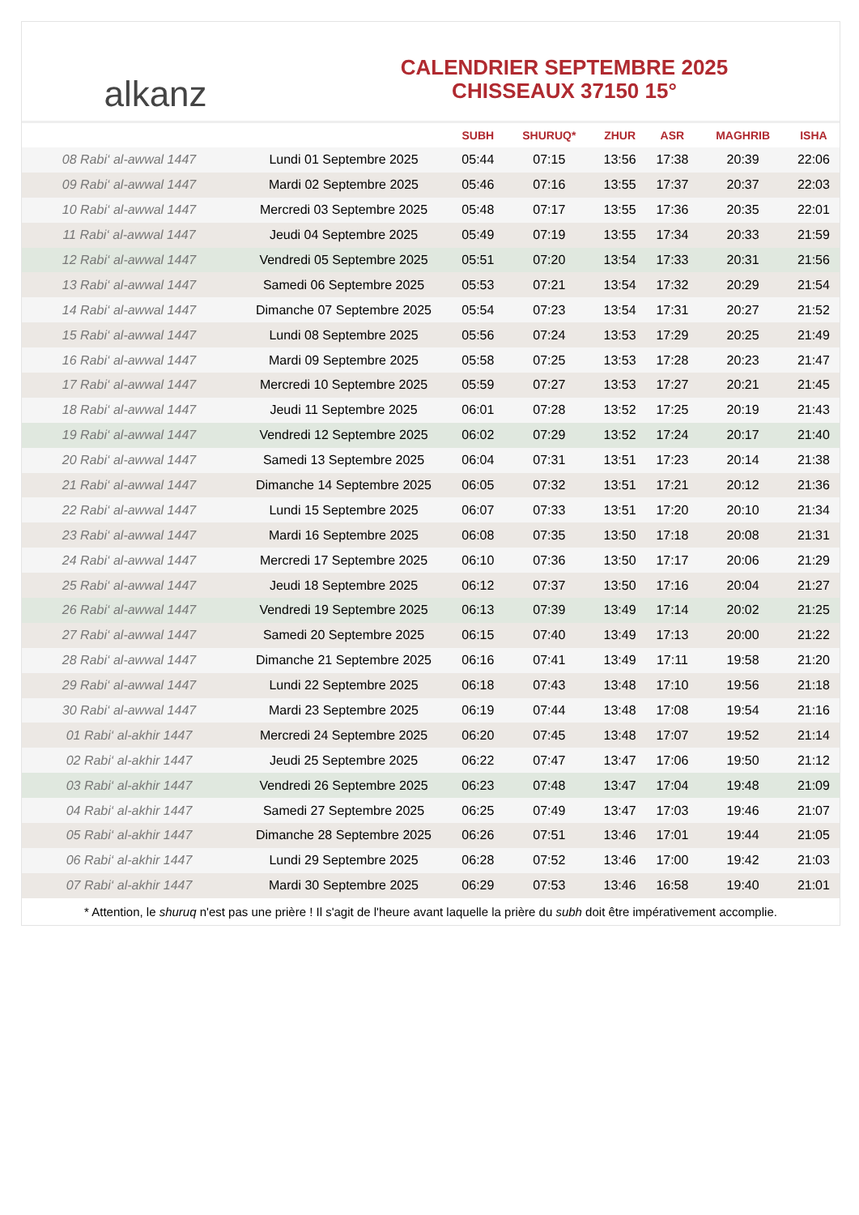alkanz
CALENDRIER SEPTEMBRE 2025
CHISSEAUX 37150 15°
| | | SUBH | SHURUQ* | ZHUR | ASR | MAGHRIB | ISHA |
| --- | --- | --- | --- | --- | --- | --- | --- |
| 08 Rabi‘ al-awwal 1447 | Lundi 01 Septembre 2025 | 05:44 | 07:15 | 13:56 | 17:38 | 20:39 | 22:06 |
| 09 Rabi‘ al-awwal 1447 | Mardi 02 Septembre 2025 | 05:46 | 07:16 | 13:55 | 17:37 | 20:37 | 22:03 |
| 10 Rabi‘ al-awwal 1447 | Mercredi 03 Septembre 2025 | 05:48 | 07:17 | 13:55 | 17:36 | 20:35 | 22:01 |
| 11 Rabi‘ al-awwal 1447 | Jeudi 04 Septembre 2025 | 05:49 | 07:19 | 13:55 | 17:34 | 20:33 | 21:59 |
| 12 Rabi‘ al-awwal 1447 | Vendredi 05 Septembre 2025 | 05:51 | 07:20 | 13:54 | 17:33 | 20:31 | 21:56 |
| 13 Rabi‘ al-awwal 1447 | Samedi 06 Septembre 2025 | 05:53 | 07:21 | 13:54 | 17:32 | 20:29 | 21:54 |
| 14 Rabi‘ al-awwal 1447 | Dimanche 07 Septembre 2025 | 05:54 | 07:23 | 13:54 | 17:31 | 20:27 | 21:52 |
| 15 Rabi‘ al-awwal 1447 | Lundi 08 Septembre 2025 | 05:56 | 07:24 | 13:53 | 17:29 | 20:25 | 21:49 |
| 16 Rabi‘ al-awwal 1447 | Mardi 09 Septembre 2025 | 05:58 | 07:25 | 13:53 | 17:28 | 20:23 | 21:47 |
| 17 Rabi‘ al-awwal 1447 | Mercredi 10 Septembre 2025 | 05:59 | 07:27 | 13:53 | 17:27 | 20:21 | 21:45 |
| 18 Rabi‘ al-awwal 1447 | Jeudi 11 Septembre 2025 | 06:01 | 07:28 | 13:52 | 17:25 | 20:19 | 21:43 |
| 19 Rabi‘ al-awwal 1447 | Vendredi 12 Septembre 2025 | 06:02 | 07:29 | 13:52 | 17:24 | 20:17 | 21:40 |
| 20 Rabi‘ al-awwal 1447 | Samedi 13 Septembre 2025 | 06:04 | 07:31 | 13:51 | 17:23 | 20:14 | 21:38 |
| 21 Rabi‘ al-awwal 1447 | Dimanche 14 Septembre 2025 | 06:05 | 07:32 | 13:51 | 17:21 | 20:12 | 21:36 |
| 22 Rabi‘ al-awwal 1447 | Lundi 15 Septembre 2025 | 06:07 | 07:33 | 13:51 | 17:20 | 20:10 | 21:34 |
| 23 Rabi‘ al-awwal 1447 | Mardi 16 Septembre 2025 | 06:08 | 07:35 | 13:50 | 17:18 | 20:08 | 21:31 |
| 24 Rabi‘ al-awwal 1447 | Mercredi 17 Septembre 2025 | 06:10 | 07:36 | 13:50 | 17:17 | 20:06 | 21:29 |
| 25 Rabi‘ al-awwal 1447 | Jeudi 18 Septembre 2025 | 06:12 | 07:37 | 13:50 | 17:16 | 20:04 | 21:27 |
| 26 Rabi‘ al-awwal 1447 | Vendredi 19 Septembre 2025 | 06:13 | 07:39 | 13:49 | 17:14 | 20:02 | 21:25 |
| 27 Rabi‘ al-awwal 1447 | Samedi 20 Septembre 2025 | 06:15 | 07:40 | 13:49 | 17:13 | 20:00 | 21:22 |
| 28 Rabi‘ al-awwal 1447 | Dimanche 21 Septembre 2025 | 06:16 | 07:41 | 13:49 | 17:11 | 19:58 | 21:20 |
| 29 Rabi‘ al-awwal 1447 | Lundi 22 Septembre 2025 | 06:18 | 07:43 | 13:48 | 17:10 | 19:56 | 21:18 |
| 30 Rabi‘ al-awwal 1447 | Mardi 23 Septembre 2025 | 06:19 | 07:44 | 13:48 | 17:08 | 19:54 | 21:16 |
| 01 Rabi‘ al-akhir 1447 | Mercredi 24 Septembre 2025 | 06:20 | 07:45 | 13:48 | 17:07 | 19:52 | 21:14 |
| 02 Rabi‘ al-akhir 1447 | Jeudi 25 Septembre 2025 | 06:22 | 07:47 | 13:47 | 17:06 | 19:50 | 21:12 |
| 03 Rabi‘ al-akhir 1447 | Vendredi 26 Septembre 2025 | 06:23 | 07:48 | 13:47 | 17:04 | 19:48 | 21:09 |
| 04 Rabi‘ al-akhir 1447 | Samedi 27 Septembre 2025 | 06:25 | 07:49 | 13:47 | 17:03 | 19:46 | 21:07 |
| 05 Rabi‘ al-akhir 1447 | Dimanche 28 Septembre 2025 | 06:26 | 07:51 | 13:46 | 17:01 | 19:44 | 21:05 |
| 06 Rabi‘ al-akhir 1447 | Lundi 29 Septembre 2025 | 06:28 | 07:52 | 13:46 | 17:00 | 19:42 | 21:03 |
| 07 Rabi‘ al-akhir 1447 | Mardi 30 Septembre 2025 | 06:29 | 07:53 | 13:46 | 16:58 | 19:40 | 21:01 |
* Attention, le shuruq n'est pas une prière ! Il s'agit de l'heure avant laquelle la prière du subh doit être impérativement accomplie.